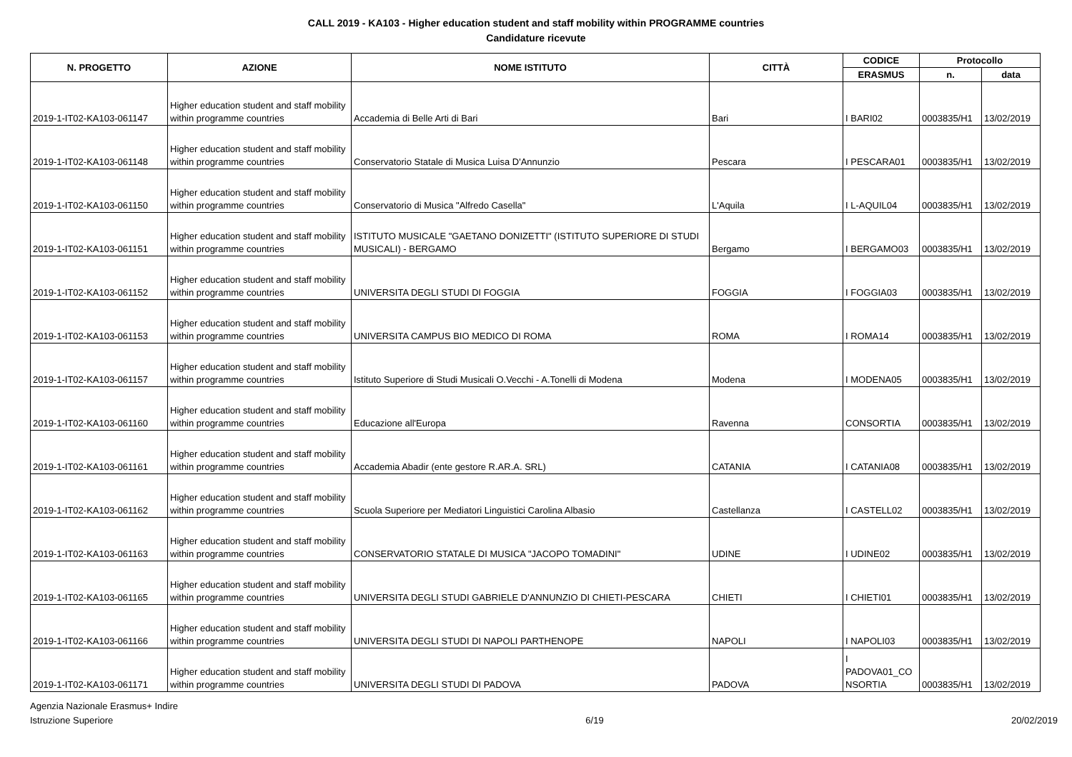CALL 2019 - KA103 - Higher education student and staff mobility within PROGRAMME countries
Candidature ricevute
| N. PROGETTO | AZIONE | NOME ISTITUTO | CITTÀ | CODICE | Protocollo | |
| --- | --- | --- | --- | --- | --- | --- |
| | | | | ERASMUS | n. | data |
| 2019-1-IT02-KA103-061147 | Higher education student and staff mobility within programme countries | Accademia di Belle Arti di Bari | Bari | I BARI02 | 0003835/H1 | 13/02/2019 |
| 2019-1-IT02-KA103-061148 | Higher education student and staff mobility within programme countries | Conservatorio Statale di Musica Luisa D'Annunzio | Pescara | I PESCARA01 | 0003835/H1 | 13/02/2019 |
| 2019-1-IT02-KA103-061150 | Higher education student and staff mobility within programme countries | Conservatorio di Musica "Alfredo Casella" | L'Aquila | I L-AQUIL04 | 0003835/H1 | 13/02/2019 |
| 2019-1-IT02-KA103-061151 | Higher education student and staff mobility within programme countries | ISTITUTO MUSICALE "GAETANO DONIZETTI" (ISTITUTO SUPERIORE DI STUDI MUSICALI) - BERGAMO | Bergamo | I BERGAMO03 | 0003835/H1 | 13/02/2019 |
| 2019-1-IT02-KA103-061152 | Higher education student and staff mobility within programme countries | UNIVERSITA DEGLI STUDI DI FOGGIA | FOGGIA | I FOGGIA03 | 0003835/H1 | 13/02/2019 |
| 2019-1-IT02-KA103-061153 | Higher education student and staff mobility within programme countries | UNIVERSITA CAMPUS BIO MEDICO DI ROMA | ROMA | I ROMA14 | 0003835/H1 | 13/02/2019 |
| 2019-1-IT02-KA103-061157 | Higher education student and staff mobility within programme countries | Istituto Superiore di Studi Musicali O.Vecchi - A.Tonelli di Modena | Modena | I MODENA05 | 0003835/H1 | 13/02/2019 |
| 2019-1-IT02-KA103-061160 | Higher education student and staff mobility within programme countries | Educazione all'Europa | Ravenna | CONSORTIA | 0003835/H1 | 13/02/2019 |
| 2019-1-IT02-KA103-061161 | Higher education student and staff mobility within programme countries | Accademia Abadir (ente gestore R.AR.A. SRL) | CATANIA | I CATANIA08 | 0003835/H1 | 13/02/2019 |
| 2019-1-IT02-KA103-061162 | Higher education student and staff mobility within programme countries | Scuola Superiore per Mediatori Linguistici Carolina Albasio | Castellanza | I CASTELL02 | 0003835/H1 | 13/02/2019 |
| 2019-1-IT02-KA103-061163 | Higher education student and staff mobility within programme countries | CONSERVATORIO STATALE DI MUSICA "JACOPO TOMADINI" | UDINE | I UDINE02 | 0003835/H1 | 13/02/2019 |
| 2019-1-IT02-KA103-061165 | Higher education student and staff mobility within programme countries | UNIVERSITA DEGLI STUDI GABRIELE D'ANNUNZIO DI CHIETI-PESCARA | CHIETI | I CHIETI01 | 0003835/H1 | 13/02/2019 |
| 2019-1-IT02-KA103-061166 | Higher education student and staff mobility within programme countries | UNIVERSITA DEGLI STUDI DI NAPOLI PARTHENOPE | NAPOLI | I NAPOLI03 | 0003835/H1 | 13/02/2019 |
| 2019-1-IT02-KA103-061171 | Higher education student and staff mobility within programme countries | UNIVERSITA DEGLI STUDI DI PADOVA | PADOVA | I PADOVA01_CO NSORTIA | 0003835/H1 | 13/02/2019 |
Agenzia Nazionale Erasmus+ Indire
Istruzione Superiore
6/19 20/02/2019